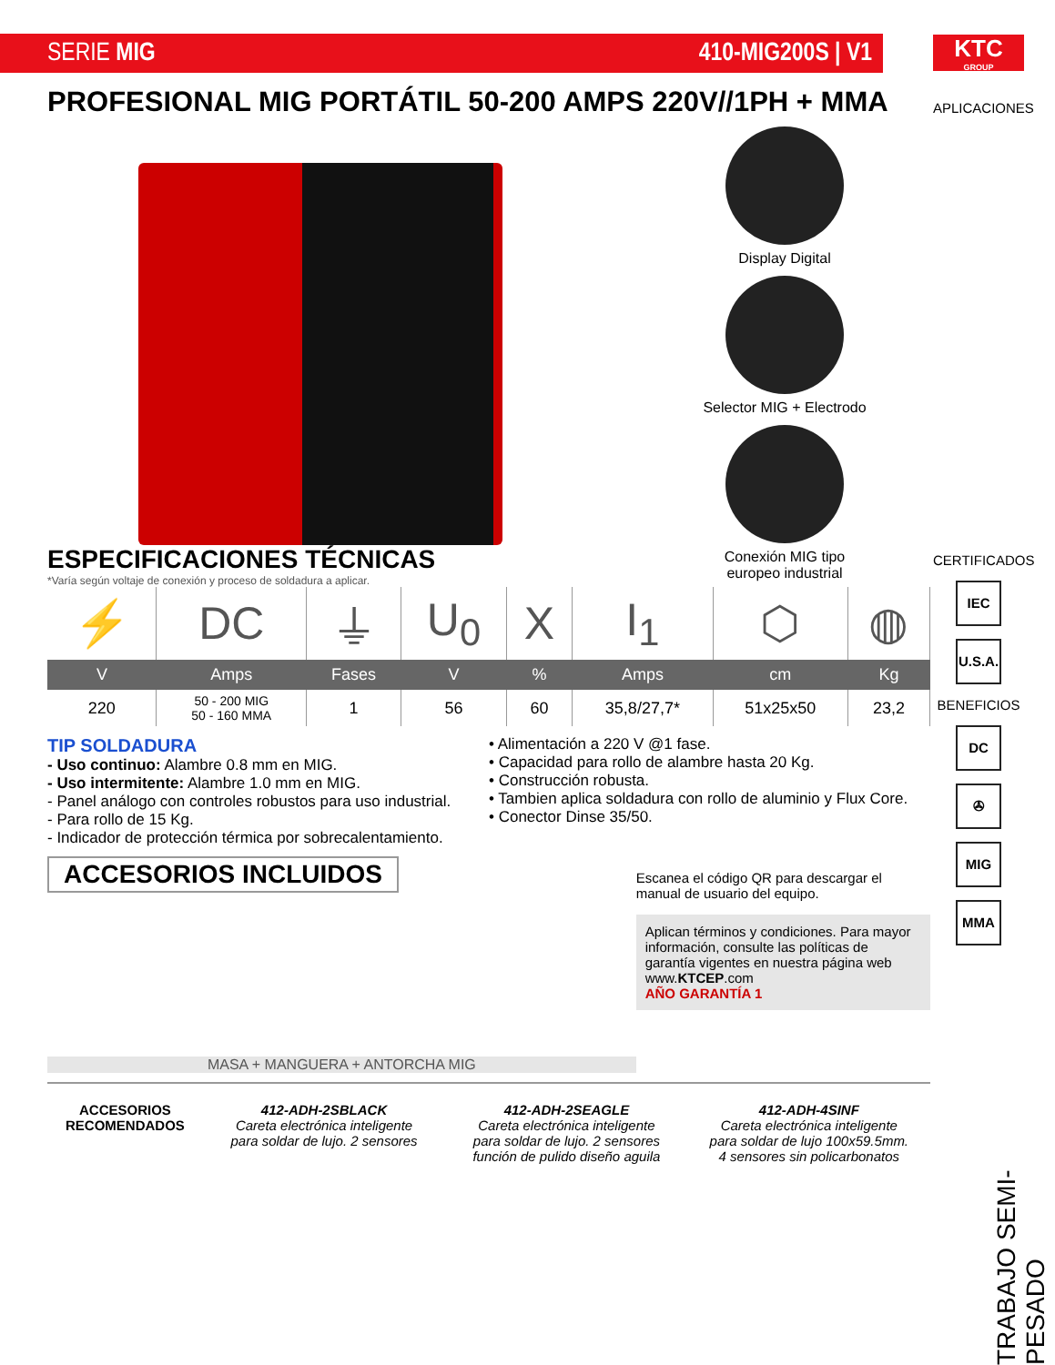SERIE MIG 410-MIG200S | V1
KTC
GROUP
PROFESIONAL MIG PORTÁTIL 50-200 AMPS 220V//1PH + MMA
Display Digital
Selector MIG + Electrodo
Conexión MIG tipo
europeo industrial
ESPECIFICACIONES TÉCNICAS
*Varía según voltaje de conexión y proceso de soldadura a aplicar.
| ⚡ | DC | ⏚ | U<sub>0</sub> | X | I<sub>1</sub> | ⬡ | ◍ |
| V | Amps | Fases | V | % | Amps | cm | Kg |
| 220 | 50 - 200 MIG 50 - 160 MMA | 1 | 56 | 60 | 35,8/27,7* | 51x25x50 | 23,2 |
TIP SOLDADURA
- Uso continuo: Alambre 0.8 mm en MIG.
- Uso intermitente: Alambre 1.0 mm en MIG.
- Panel análogo con controles robustos para uso industrial.
- Para rollo de 15 Kg.
- Indicador de protección térmica por sobrecalentamiento.
• Alimentación a 220 V @1 fase.
• Capacidad para rollo de alambre hasta 20 Kg.
• Construcción robusta.
• Tambien aplica soldadura con rollo de aluminio y Flux Core.
• Conector Dinse 35/50.
ACCESORIOS INCLUIDOS
MASA + MANGUERA + ANTORCHA MIG
Escanea el código QR para descargar el manual de usuario del equipo.
Aplican términos y condiciones. Para mayor información, consulte las políticas de garantía vigentes en nuestra página web www.KTCEP.com
AÑO GARANTÍA 1
ACCESORIOS RECOMENDADOS 412-ADH-2SBLACK
Careta electrónica inteligente para soldar de lujo. 2 sensores
412-ADH-2SEAGLE
Careta electrónica inteligente para soldar de lujo. 2 sensores función de pulido diseño aguila
412-ADH-4SINF
Careta electrónica inteligente para soldar de lujo 100x59.5mm. 4 sensores sin policarbonatos
APLICACIONES
CERTIFICADOS
IEC
U.S.A.
BENEFICIOS
DC
✇
MIG
MMA
TRABAJO SEMI-PESADO